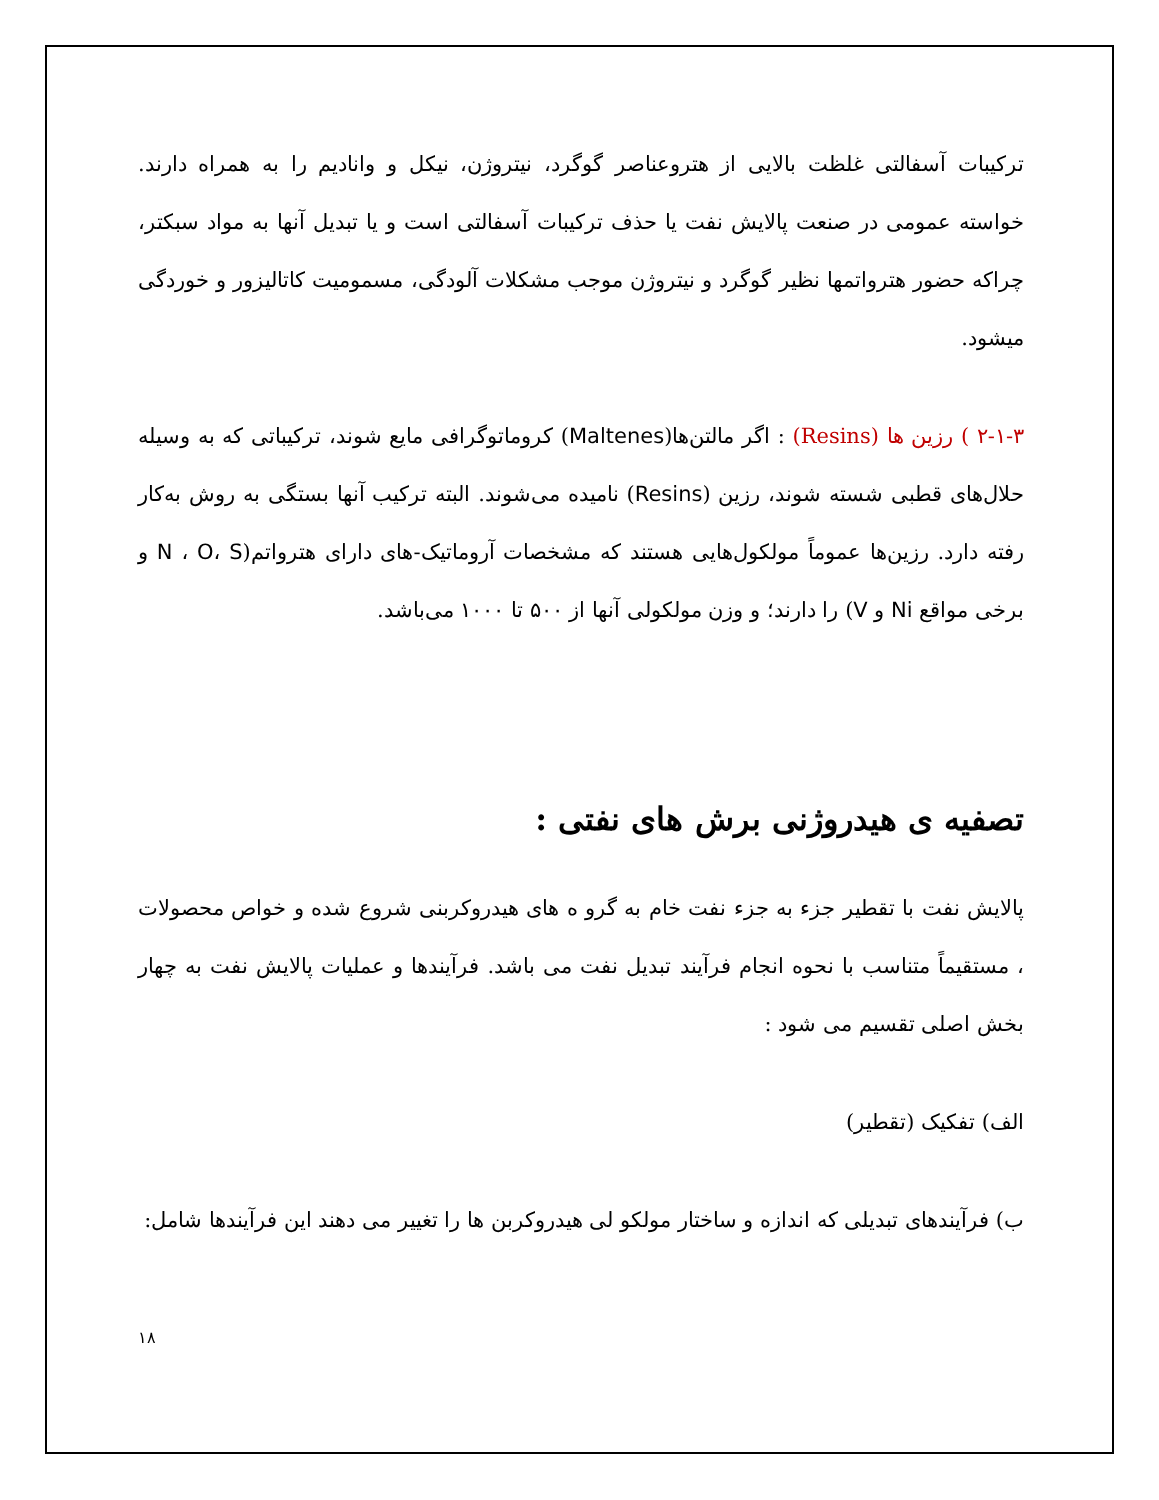ترکیبات آسفالتی غلظت بالایی از هتروعناصر گوگرد، نیتروژن، نیکل و وانادیم را به همراه دارند. خواسته عمومی در صنعت پالایش نفت یا حذف ترکیبات آسفالتی است و یا تبدیل آنها به مواد سبکتر، چراکه حضور هترواتمها نظیر گوگرد و نیتروژن موجب مشکلات آلودگی، مسمومیت کاتالیزور و خوردگی میشود.
۲-۱-۳ ) رزین ها (Resins) : اگر مالتن‌ها(Maltenes) کروماتوگرافی مایع شوند، ترکیباتی که به وسیله حلال‌های قطبی شسته شوند، رزین (Resins) نامیده می‌شوند. البته ترکیب آنها بستگی به روش به‌کار رفته دارد. رزین‌ها عموماً مولکول‌هایی هستند که مشخصات آروماتیک-های دارای هترواتم(N ، O، S و برخی مواقع Ni و V) را دارند؛ و وزن مولکولی آنها از ۵۰۰ تا ۱۰۰۰ می‌باشد.
تصفیه ی هیدروژنی برش های نفتی :
پالایش نفت با تقطیر جزء به جزء نفت خام به گرو ه های هیدروکربنی شروع شده و خواص محصولات ، مستقیماً متناسب با نحوه انجام فرآیند تبدیل نفت می باشد. فرآیندها و عملیات پالایش نفت به چهار بخش اصلی تقسیم می شود :
الف) تفکیک (تقطیر)
ب) فرآیندهای تبدیلی که اندازه و ساختار مولکو لی هیدروکربن ها را تغییر می دهند این فرآیندها شامل:
۱۸